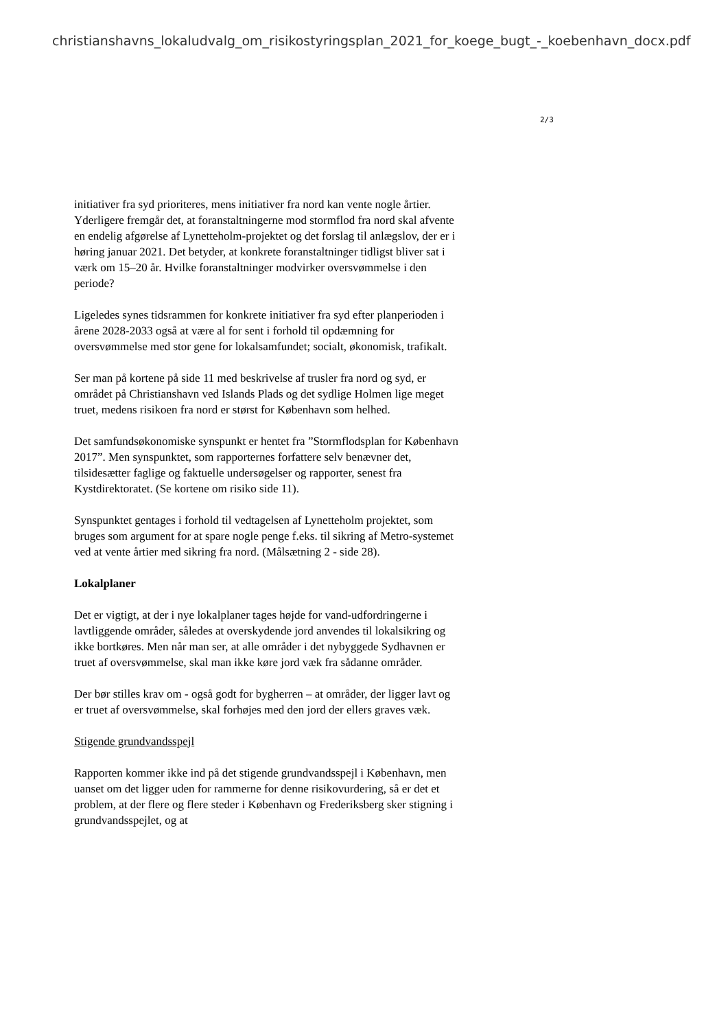christianshavns_lokaludvalg_om_risikostyringsplan_2021_for_koege_bugt_-_koebenhavn_docx.pdf
2/3
initiativer fra syd prioriteres, mens initiativer fra nord kan vente nogle årtier. Yderligere fremgår det, at foranstaltningerne mod stormflod fra nord skal afvente en endelig afgørelse af Lynetteholm-projektet og det forslag til anlægslov, der er i høring januar 2021. Det betyder, at konkrete foranstaltninger tidligst bliver sat i værk om 15–20 år. Hvilke foranstaltninger modvirker oversvømmelse i den periode?
Ligeledes synes tidsrammen for konkrete initiativer fra syd efter planperioden i årene 2028-2033 også at være al for sent i forhold til opdæmning for oversvømmelse med stor gene for lokalsamfundet; socialt, økonomisk, trafikalt.
Ser man på kortene på side 11 med beskrivelse af trusler fra nord og syd, er området på Christianshavn ved Islands Plads og det sydlige Holmen lige meget truet, medens risikoen fra nord er størst for København som helhed.
Det samfundsøkonomiske synspunkt er hentet fra ”Stormflodsplan for København 2017”. Men synspunktet, som rapporternes forfattere selv benævner det, tilsidesætter faglige og faktuelle undersøgelser og rapporter, senest fra Kystdirektoratet. (Se kortene om risiko side 11).
Synspunktet gentages i forhold til vedtagelsen af Lynetteholm projektet, som bruges som argument for at spare nogle penge f.eks. til sikring af Metro-systemet ved at vente årtier med sikring fra nord. (Målsætning 2 - side 28).
Lokalplaner
Det er vigtigt, at der i nye lokalplaner tages højde for vand-udfordringerne i lavtliggende områder, således at overskydende jord anvendes til lokalsikring og ikke bortkøres. Men når man ser, at alle områder i det nybyggede Sydhavnen er truet af oversvømmelse, skal man ikke køre jord væk fra sådanne områder.
Der bør stilles krav om - også godt for bygherren – at områder, der ligger lavt og er truet af oversvømmelse, skal forhøjes med den jord der ellers graves væk.
Stigende grundvandsspejl
Rapporten kommer ikke ind på det stigende grundvandsspejl i København, men uanset om det ligger uden for rammerne for denne risikovurdering, så er det et problem, at der flere og flere steder i København og Frederiksberg sker stigning i grundvandsspejlet, og at